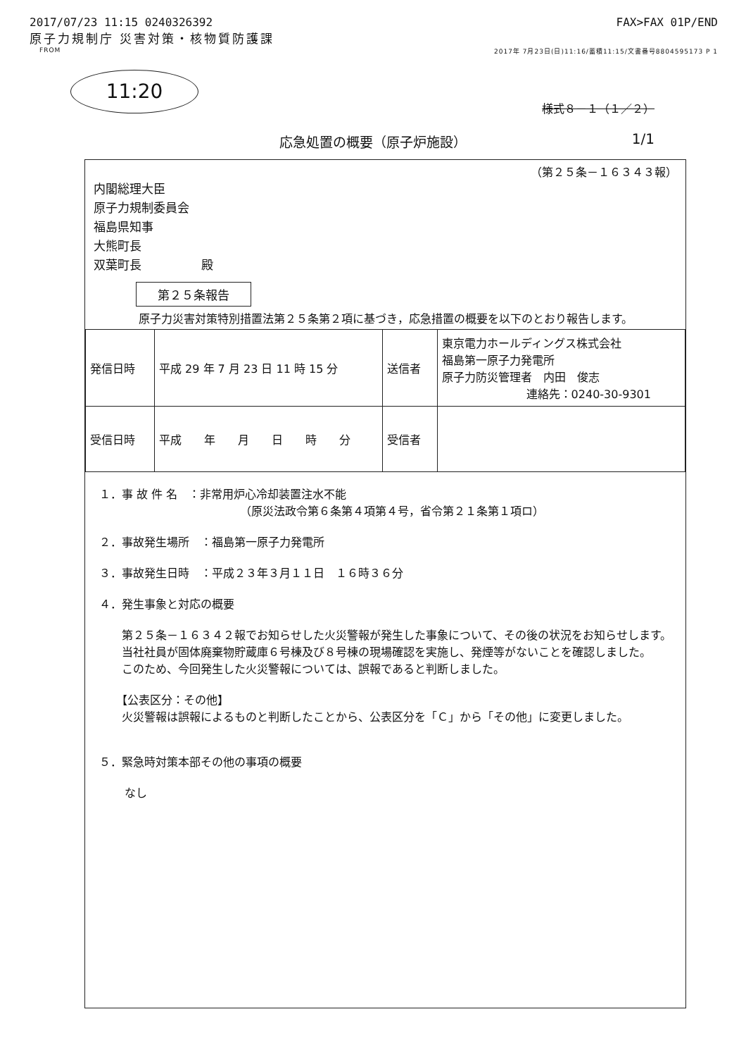2017/07/23 11:15 0240326392 FAX>FAX 01P/END
原子力規制庁 災害対策・核物質防護課
FROM 2017年 7月23日(日)11:16/蓄積11:15/文書番号8804595173 P 1
11:20
様式８－１（１／２）
応急処置の概要（原子炉施設）
1/1
（第２５条－１６３４３報）
内閣総理大臣
原子力規制委員会
福島県知事
大熊町長
双葉町長　　　　　殿
第２５条報告
原子力災害対策特別措置法第２５条第２項に基づき，応急措置の概要を以下のとおり報告します。
| 発信日時 | 平成 29 年 7 月 23 日 11 時 15 分 | 送信者 | 東京電力ホールディングス株式会社 福島第一原子力発電所 原子力防災管理者 内田 俊志 連絡先：0240-30-9301 |
| 受信日時 | 平成 年 月 日 時 分 | 受信者 | |
１．事 故 件 名　：非常用炉心冷却装置注水不能
（原災法政令第６条第４項第４号，省令第２１条第１項ロ）
２．事故発生場所　：福島第一原子力発電所
３．事故発生日時　：平成２３年３月１１日　１６時３６分
４．発生事象と対応の概要
　第２５条－１６３４２報でお知らせした火災警報が発生した事象について、その後の状況をお知らせします。
　当社社員が固体廃棄物貯蔵庫６号棟及び８号棟の現場確認を実施し、発煙等がないことを確認しました。
　このため、今回発生した火災警報については、誤報であると判断しました。
　【公表区分：その他】
　火災警報は誤報によるものと判断したことから、公表区分を「Ｃ」から「その他」に変更しました。
５．緊急時対策本部その他の事項の概要
なし